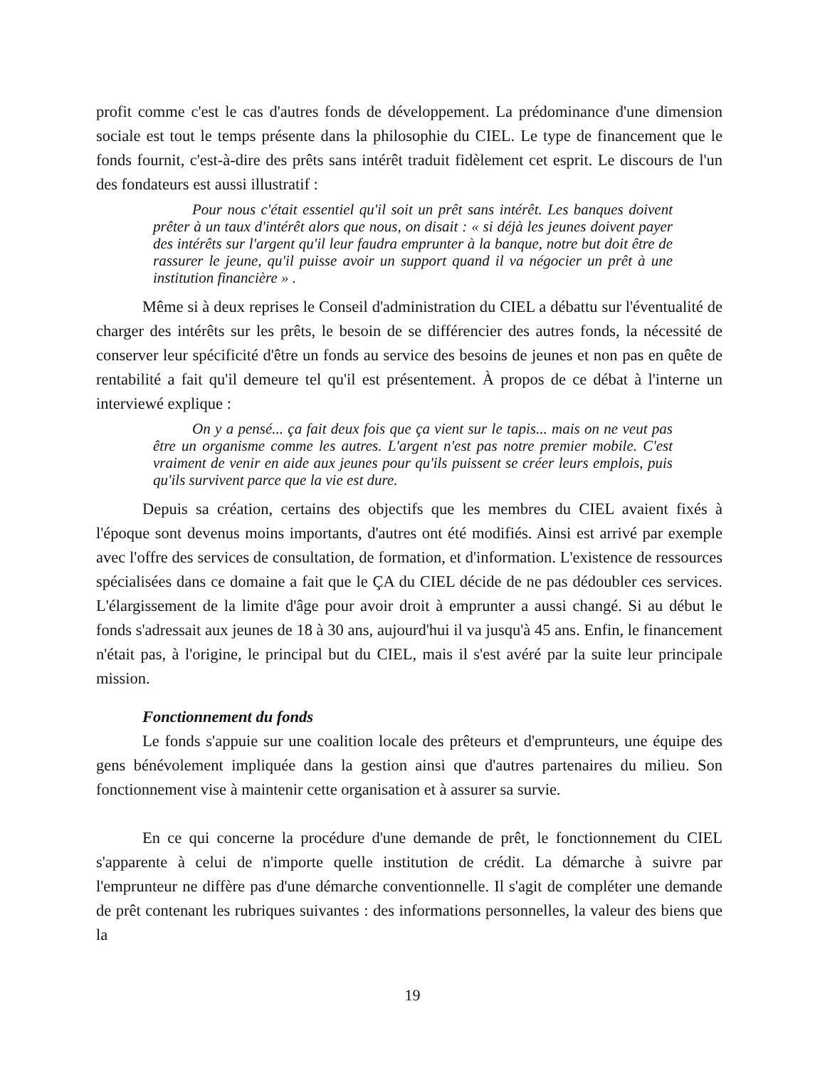profit comme c'est le cas d'autres fonds de développement. La prédominance d'une dimension sociale est tout le temps présente dans la philosophie du CIEL. Le type de financement que le fonds fournit, c'est-à-dire des prêts sans intérêt traduit fidèlement cet esprit. Le discours de l'un des fondateurs est aussi illustratif :
Pour nous c'était essentiel qu'il soit un prêt sans intérêt. Les banques doivent prêter à un taux d'intérêt alors que nous, on disait : « si déjà les jeunes doivent payer des intérêts sur l'argent qu'il leur faudra emprunter à la banque, notre but doit être de rassurer le jeune, qu'il puisse avoir un support quand il va négocier un prêt à une institution financière » .
Même si à deux reprises le Conseil d'administration du CIEL a débattu sur l'éventualité de charger des intérêts sur les prêts, le besoin de se différencier des autres fonds, la nécessité de conserver leur spécificité d'être un fonds au service des besoins de jeunes et non pas en quête de rentabilité a fait qu'il demeure tel qu'il est présentement. À propos de ce débat à l'interne un interviewé explique :
On y a pensé... ça fait deux fois que ça vient sur le tapis... mais on ne veut pas être un organisme comme les autres. L'argent n'est pas notre premier mobile. C'est vraiment de venir en aide aux jeunes pour qu'ils puissent se créer leurs emplois, puis qu'ils survivent parce que la vie est dure.
Depuis sa création, certains des objectifs que les membres du CIEL avaient fixés à l'époque sont devenus moins importants, d'autres ont été modifiés. Ainsi est arrivé par exemple avec l'offre des services de consultation, de formation, et d'information. L'existence de ressources spécialisées dans ce domaine a fait que le ÇA du CIEL décide de ne pas dédoubler ces services. L'élargissement de la limite d'âge pour avoir droit à emprunter a aussi changé. Si au début le fonds s'adressait aux jeunes de 18 à 30 ans, aujourd'hui il va jusqu'à 45 ans. Enfin, le financement n'était pas, à l'origine, le principal but du CIEL, mais il s'est avéré par la suite leur principale mission.
Fonctionnement du fonds
Le fonds s'appuie sur une coalition locale des prêteurs et d'emprunteurs, une équipe des gens bénévolement impliquée dans la gestion ainsi que d'autres partenaires du milieu. Son fonctionnement vise à maintenir cette organisation et à assurer sa survie.
En ce qui concerne la procédure d'une demande de prêt, le fonctionnement du CIEL s'apparente à celui de n'importe quelle institution de crédit. La démarche à suivre par l'emprunteur ne diffère pas d'une démarche conventionnelle. Il s'agit de compléter une demande de prêt contenant les rubriques suivantes : des informations personnelles, la valeur des biens que la
19